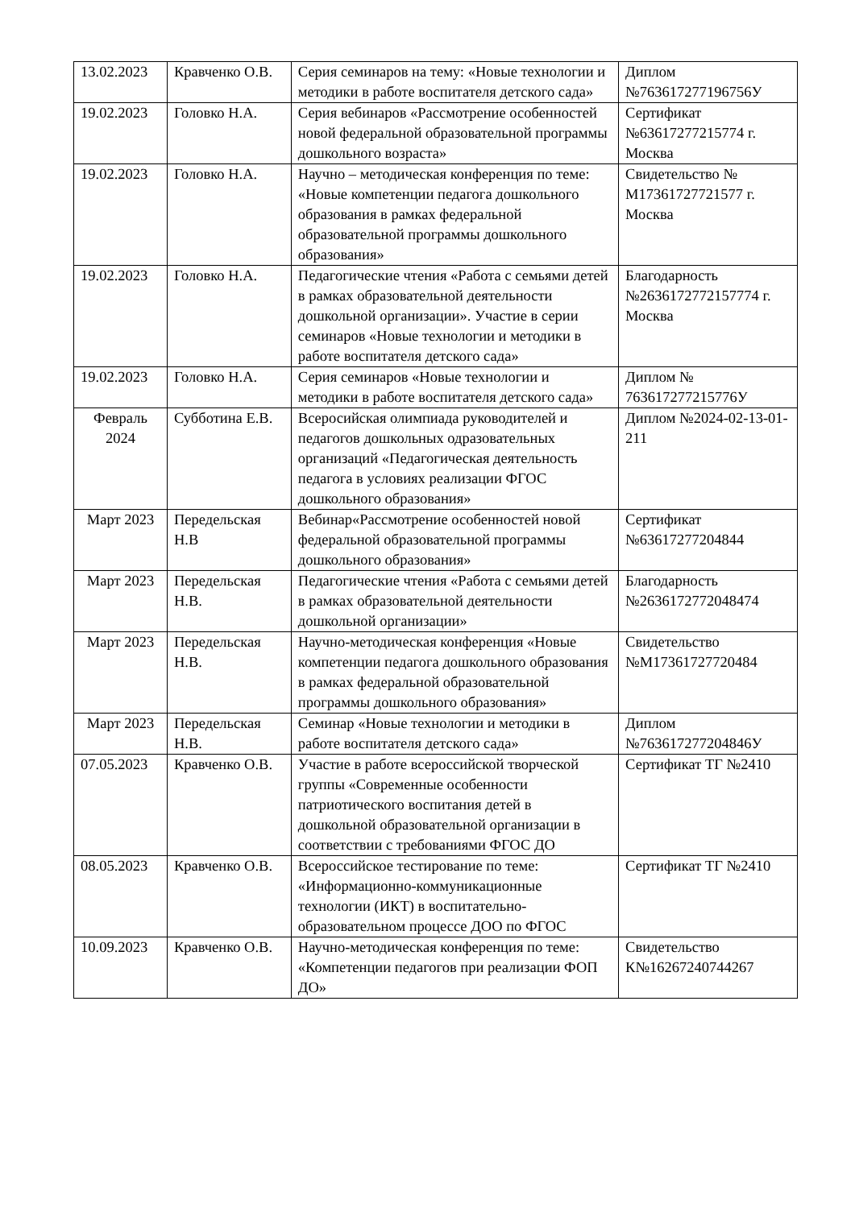| 13.02.2023 | Кравченко О.В. | Серия семинаров на тему: «Новые технологии и методики в работе воспитателя детского сада» | Диплом №763617277196756У |
| 19.02.2023 | Головко Н.А. | Серия вебинаров «Рассмотрение особенностей новой федеральной образовательной программы дошкольного возраста» | Сертификат №63617277215774 г. Москва |
| 19.02.2023 | Головко Н.А. | Научно – методическая конференция по теме: «Новые компетенции педагога дошкольного образования в рамках федеральной образовательной программы дошкольного образования» | Свидетельство № М17361727721577 г. Москва |
| 19.02.2023 | Головко Н.А. | Педагогические чтения «Работа с семьями детей в рамках образовательной деятельности дошкольной организации». Участие в серии семинаров «Новые технологии и методики в работе воспитателя детского сада» | Благодарность №2636172772157774 г. Москва |
| 19.02.2023 | Головко Н.А. | Серия семинаров «Новые технологии и методики в работе воспитателя детского сада» | Диплом № 763617277215776У |
| Февраль 2024 | Субботина Е.В. | Всеросийская олимпиада руководителей и педагогов дошкольных одразовательных организаций «Педагогическая деятельность педагога в условиях реализации ФГОС дошкольного образования» | Диплом №2024-02-13-01-211 |
| Март 2023 | Передельская Н.В | Вебинар«Рассмотрение особенностей новой федеральной образовательной программы дошкольного образования» | Сертификат №63617277204844 |
| Март 2023 | Передельская Н.В. | Педагогические чтения «Работа с семьями детей в рамках образовательной деятельности дошкольной организации» | Благодарность №2636172772048474 |
| Март 2023 | Передельская Н.В. | Научно-методическая конференция «Новые компетенции педагога дошкольного образования в рамках федеральной образовательной программы дошкольного образования» | Свидетельство №М17361727720484 |
| Март 2023 | Передельская Н.В. | Семинар «Новые технологии и методики в работе воспитателя детского сада» | Диплом №763617277204846У |
| 07.05.2023 | Кравченко О.В. | Участие в работе всероссийской творческой группы «Современные особенности патриотического воспитания детей в дошкольной образовательной организации в соответствии с требованиями ФГОС ДО | Сертификат ТГ №2410 |
| 08.05.2023 | Кравченко О.В. | Всероссийское тестирование по теме: «Информационно-коммуникационные технологии (ИКТ) в воспитательно-образовательном процессе ДОО по ФГОС | Сертификат ТГ №2410 |
| 10.09.2023 | Кравченко О.В. | Научно-методическая конференция по теме: «Компетенции педагогов при реализации ФОП ДО» | Свидетельство К№16267240744267 |